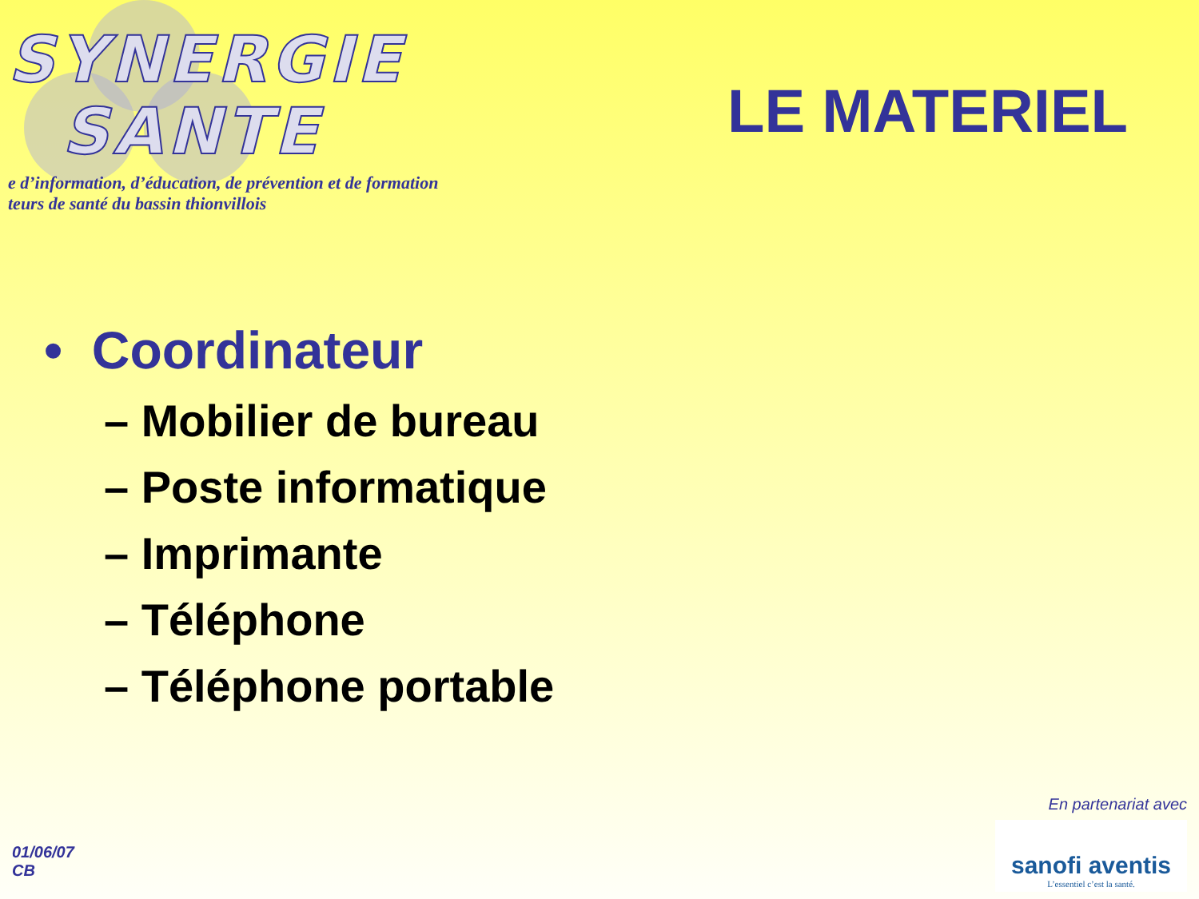SYNERGIE
SANTE
e d’information, d’éducation, de prévention et de formation
teurs de santé du bassin thionvillois
LE MATERIEL
• Coordinateur
– Mobilier de bureau
– Poste informatique
– Imprimante
– Téléphone
– Téléphone portable
01/06/07
CB
En partenariat avec
sanofi aventis
L’essentiel c’est la santé.